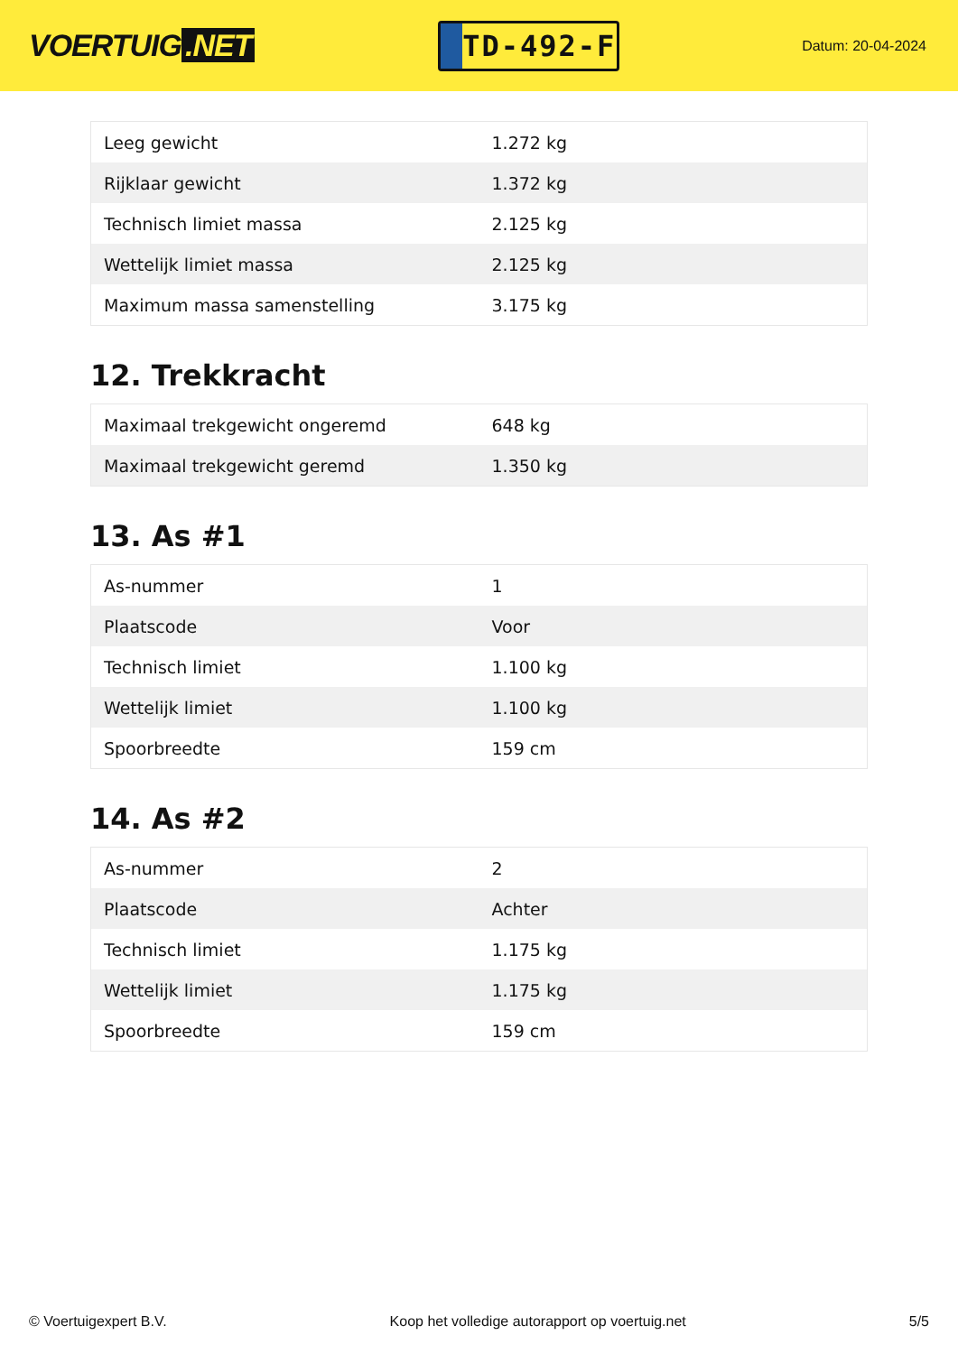VOERTUIG.NET
TD-492-F
Datum: 20-04-2024
| Leeg gewicht | 1.272 kg |
| Rijklaar gewicht | 1.372 kg |
| Technisch limiet massa | 2.125 kg |
| Wettelijk limiet massa | 2.125 kg |
| Maximum massa samenstelling | 3.175 kg |
12. Trekkracht
| Maximaal trekgewicht ongeremd | 648 kg |
| Maximaal trekgewicht geremd | 1.350 kg |
13. As #1
| As-nummer | 1 |
| Plaatscode | Voor |
| Technisch limiet | 1.100 kg |
| Wettelijk limiet | 1.100 kg |
| Spoorbreedte | 159 cm |
14. As #2
| As-nummer | 2 |
| Plaatscode | Achter |
| Technisch limiet | 1.175 kg |
| Wettelijk limiet | 1.175 kg |
| Spoorbreedte | 159 cm |
© Voertuigexpert B.V. Koop het volledige autorapport op voertuig.net 5/5